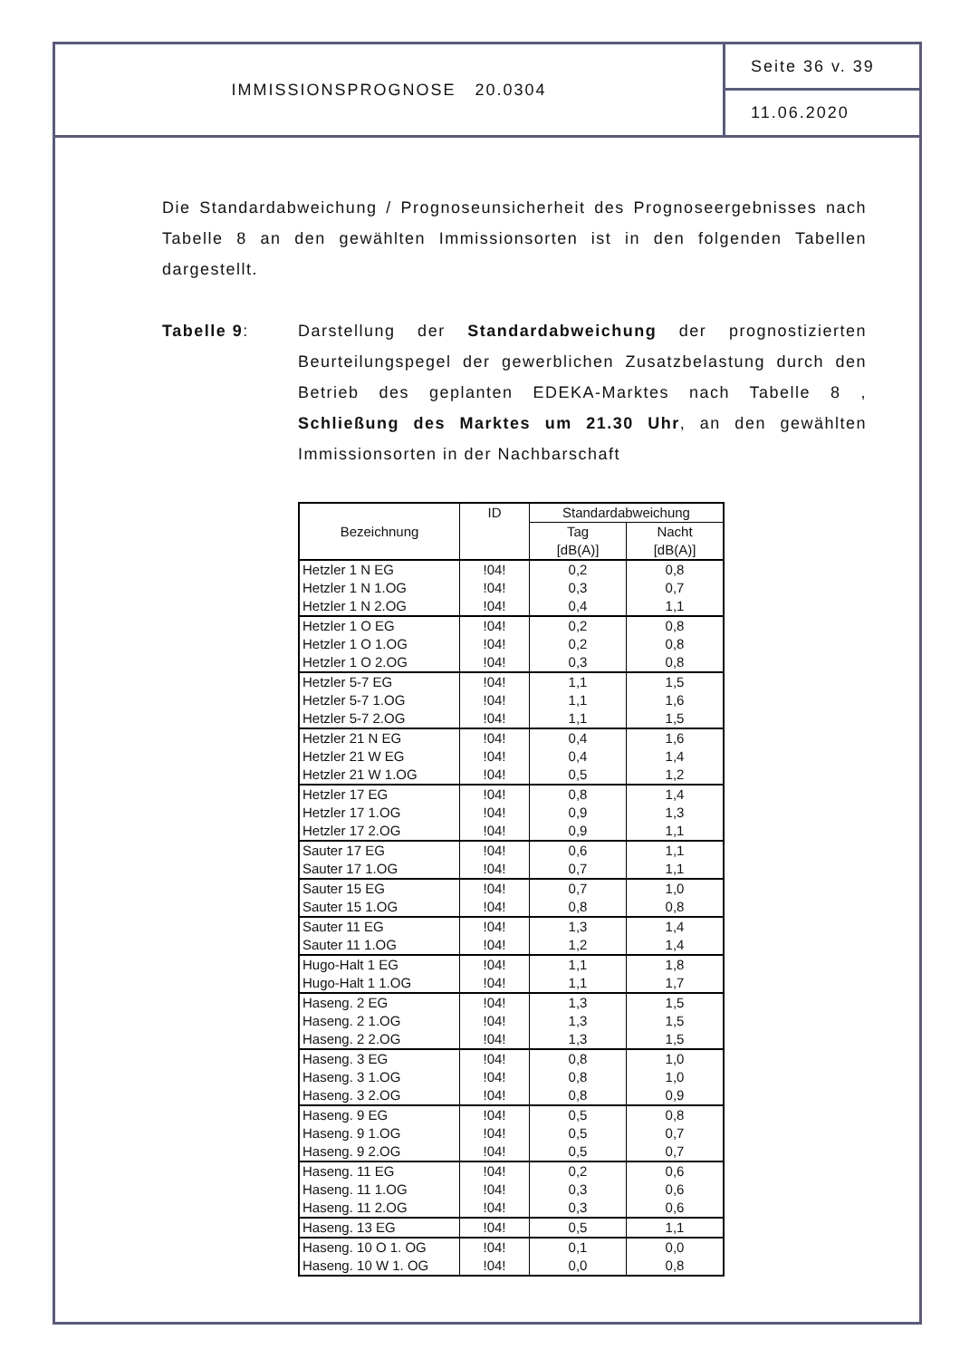IMMISSIONSPROGNOSE 20.0304
Seite 36 v. 39
11.06.2020
Die Standardabweichung / Prognoseunsicherheit des Prognoseergebnisses nach Tabelle 8 an den gewählten Immissionsorten ist in den folgenden Tabellen dargestellt.
Tabelle 9: Darstellung der Standardabweichung der prognostizierten Beurteilungspegel der gewerblichen Zusatzbelastung durch den Betrieb des geplanten EDEKA-Marktes nach Tabelle 8 , Schließung des Marktes um 21.30 Uhr, an den gewählten Immissionsorten in der Nachbarschaft
| Bezeichnung | ID | Standardabweichung | |
| --- | --- | --- | --- |
| | | Tag [dB(A)] | Nacht [dB(A)] |
| Hetzler 1 N EG | !04! | 0,2 | 0,8 |
| Hetzler 1 N 1.OG | !04! | 0,3 | 0,7 |
| Hetzler 1 N 2.OG | !04! | 0,4 | 1,1 |
| Hetzler 1 O EG | !04! | 0,2 | 0,8 |
| Hetzler 1 O 1.OG | !04! | 0,2 | 0,8 |
| Hetzler 1 O 2.OG | !04! | 0,3 | 0,8 |
| Hetzler 5-7 EG | !04! | 1,1 | 1,5 |
| Hetzler 5-7 1.OG | !04! | 1,1 | 1,6 |
| Hetzler 5-7 2.OG | !04! | 1,1 | 1,5 |
| Hetzler 21 N EG | !04! | 0,4 | 1,6 |
| Hetzler 21 W EG | !04! | 0,4 | 1,4 |
| Hetzler 21 W 1.OG | !04! | 0,5 | 1,2 |
| Hetzler 17 EG | !04! | 0,8 | 1,4 |
| Hetzler 17 1.OG | !04! | 0,9 | 1,3 |
| Hetzler 17 2.OG | !04! | 0,9 | 1,1 |
| Sauter 17 EG | !04! | 0,6 | 1,1 |
| Sauter 17 1.OG | !04! | 0,7 | 1,1 |
| Sauter 15 EG | !04! | 0,7 | 1,0 |
| Sauter 15 1.OG | !04! | 0,8 | 0,8 |
| Sauter 11 EG | !04! | 1,3 | 1,4 |
| Sauter 11 1.OG | !04! | 1,2 | 1,4 |
| Hugo-Halt 1 EG | !04! | 1,1 | 1,8 |
| Hugo-Halt 1 1.OG | !04! | 1,1 | 1,7 |
| Haseng. 2 EG | !04! | 1,3 | 1,5 |
| Haseng. 2 1.OG | !04! | 1,3 | 1,5 |
| Haseng. 2 2.OG | !04! | 1,3 | 1,5 |
| Haseng. 3 EG | !04! | 0,8 | 1,0 |
| Haseng. 3 1.OG | !04! | 0,8 | 1,0 |
| Haseng. 3 2.OG | !04! | 0,8 | 0,9 |
| Haseng. 9 EG | !04! | 0,5 | 0,8 |
| Haseng. 9 1.OG | !04! | 0,5 | 0,7 |
| Haseng. 9 2.OG | !04! | 0,5 | 0,7 |
| Haseng. 11 EG | !04! | 0,2 | 0,6 |
| Haseng. 11 1.OG | !04! | 0,3 | 0,6 |
| Haseng. 11 2.OG | !04! | 0,3 | 0,6 |
| Haseng. 13 EG | !04! | 0,5 | 1,1 |
| Haseng. 10 O 1. OG | !04! | 0,1 | 0,0 |
| Haseng. 10 W 1. OG | !04! | 0,0 | 0,8 |